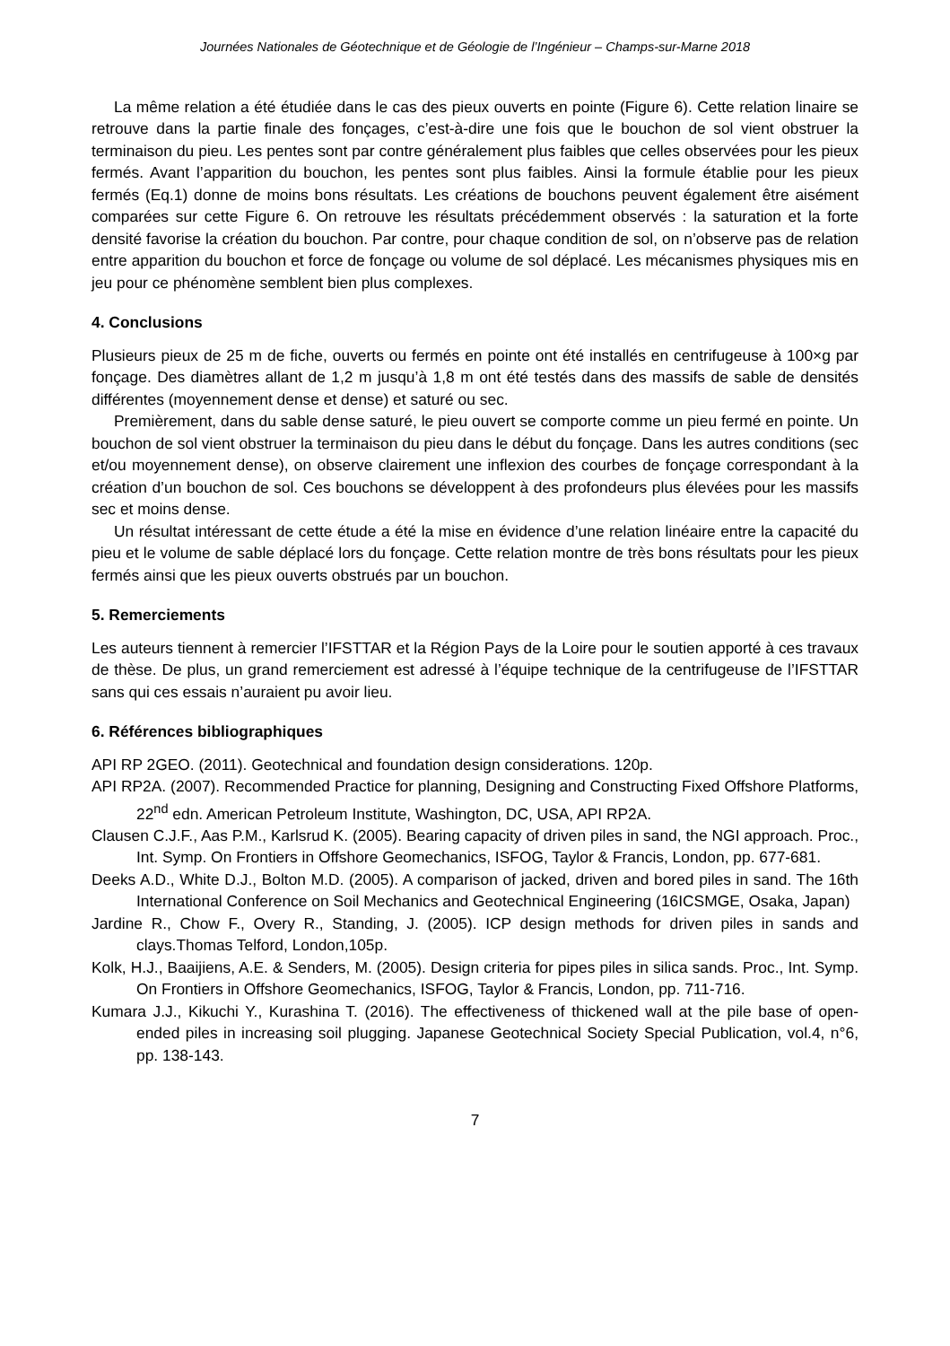Journées Nationales de Géotechnique et de Géologie de l’Ingénieur – Champs-sur-Marne 2018
La même relation a été étudiée dans le cas des pieux ouverts en pointe (Figure 6). Cette relation linaire se retrouve dans la partie finale des fonçages, c’est-à-dire une fois que le bouchon de sol vient obstruer la terminaison du pieu. Les pentes sont par contre généralement plus faibles que celles observées pour les pieux fermés. Avant l’apparition du bouchon, les pentes sont plus faibles. Ainsi la formule établie pour les pieux fermés (Eq.1) donne de moins bons résultats. Les créations de bouchons peuvent également être aisément comparées sur cette Figure 6. On retrouve les résultats précédemment observés : la saturation et la forte densité favorise la création du bouchon. Par contre, pour chaque condition de sol, on n’observe pas de relation entre apparition du bouchon et force de fonçage ou volume de sol déplacé. Les mécanismes physiques mis en jeu pour ce phénomène semblent bien plus complexes.
4. Conclusions
Plusieurs pieux de 25 m de fiche, ouverts ou fermés en pointe ont été installés en centrifugeuse à 100×g par fonçage. Des diamètres allant de 1,2 m jusqu’à 1,8 m ont été testés dans des massifs de sable de densités différentes (moyennement dense et dense) et saturé ou sec.
Premièrement, dans du sable dense saturé, le pieu ouvert se comporte comme un pieu fermé en pointe. Un bouchon de sol vient obstruer la terminaison du pieu dans le début du fonçage. Dans les autres conditions (sec et/ou moyennement dense), on observe clairement une inflexion des courbes de fonçage correspondant à la création d’un bouchon de sol. Ces bouchons se développent à des profondeurs plus élevées pour les massifs sec et moins dense.
Un résultat intéressant de cette étude a été la mise en évidence d’une relation linéaire entre la capacité du pieu et le volume de sable déplacé lors du fonçage. Cette relation montre de très bons résultats pour les pieux fermés ainsi que les pieux ouverts obstrués par un bouchon.
5. Remerciements
Les auteurs tiennent à remercier l’IFSTTAR et la Région Pays de la Loire pour le soutien apporté à ces travaux de thèse. De plus, un grand remerciement est adressé à l’équipe technique de la centrifugeuse de l’IFSTTAR sans qui ces essais n’auraient pu avoir lieu.
6. Références bibliographiques
API RP 2GEO. (2011). Geotechnical and foundation design considerations. 120p.
API RP2A. (2007). Recommended Practice for planning, Designing and Constructing Fixed Offshore Platforms, 22<sup>nd</sup> edn. American Petroleum Institute, Washington, DC, USA, API RP2A.
Clausen C.J.F., Aas P.M., Karlsrud K. (2005). Bearing capacity of driven piles in sand, the NGI approach. Proc., Int. Symp. On Frontiers in Offshore Geomechanics, ISFOG, Taylor & Francis, London, pp. 677-681.
Deeks A.D., White D.J., Bolton M.D. (2005). A comparison of jacked, driven and bored piles in sand. The 16th International Conference on Soil Mechanics and Geotechnical Engineering (16ICSMGE, Osaka, Japan)
Jardine R., Chow F., Overy R., Standing, J. (2005). ICP design methods for driven piles in sands and clays.Thomas Telford, London,105p.
Kolk, H.J., Baaijiens, A.E. & Senders, M. (2005). Design criteria for pipes piles in silica sands. Proc., Int. Symp. On Frontiers in Offshore Geomechanics, ISFOG, Taylor & Francis, London, pp. 711-716.
Kumara J.J., Kikuchi Y., Kurashina T. (2016). The effectiveness of thickened wall at the pile base of open-ended piles in increasing soil plugging. Japanese Geotechnical Society Special Publication, vol.4, n°6, pp. 138-143.
7